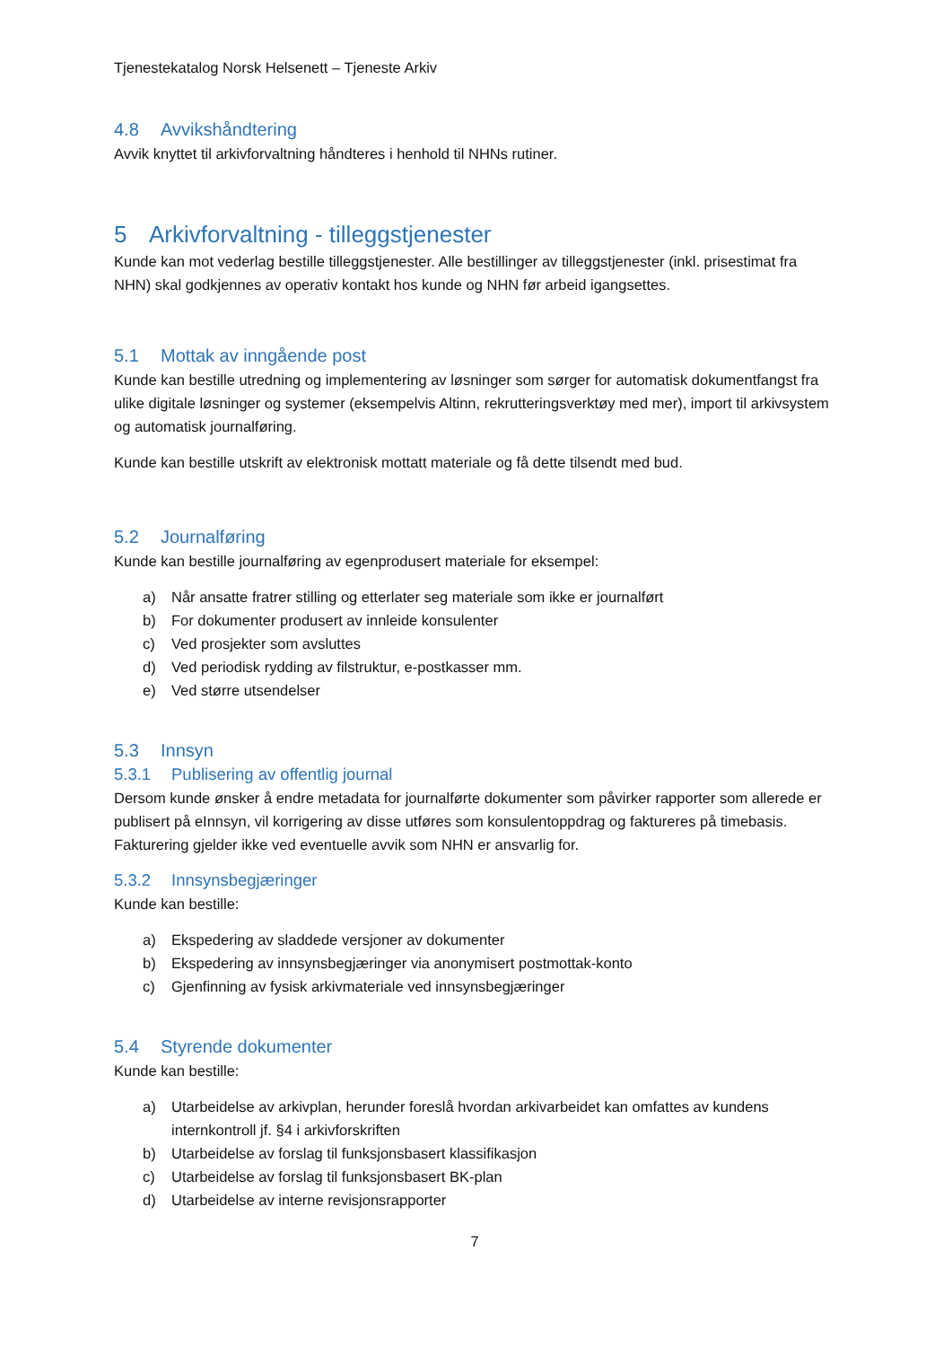Tjenestekatalog Norsk Helsenett – Tjeneste Arkiv
4.8 Avvikshåndtering
Avvik knyttet til arkivforvaltning håndteres i henhold til NHNs rutiner.
5 Arkivforvaltning - tilleggstjenester
Kunde kan mot vederlag bestille tilleggstjenester. Alle bestillinger av tilleggstjenester (inkl. prisestimat fra NHN) skal godkjennes av operativ kontakt hos kunde og NHN før arbeid igangsettes.
5.1 Mottak av inngående post
Kunde kan bestille utredning og implementering av løsninger som sørger for automatisk dokumentfangst fra ulike digitale løsninger og systemer (eksempelvis Altinn, rekrutteringsverktøy med mer), import til arkivsystem og automatisk journalføring.
Kunde kan bestille utskrift av elektronisk mottatt materiale og få dette tilsendt med bud.
5.2 Journalføring
Kunde kan bestille journalføring av egenprodusert materiale for eksempel:
a) Når ansatte fratrer stilling og etterlater seg materiale som ikke er journalført
b) For dokumenter produsert av innleide konsulenter
c) Ved prosjekter som avsluttes
d) Ved periodisk rydding av filstruktur, e-postkasser mm.
e) Ved større utsendelser
5.3 Innsyn
5.3.1 Publisering av offentlig journal
Dersom kunde ønsker å endre metadata for journalførte dokumenter som påvirker rapporter som allerede er publisert på eInnsyn, vil korrigering av disse utføres som konsulentoppdrag og faktureres på timebasis. Fakturering gjelder ikke ved eventuelle avvik som NHN er ansvarlig for.
5.3.2 Innsynsbegjæringer
Kunde kan bestille:
a) Ekspedering av sladdede versjoner av dokumenter
b) Ekspedering av innsynsbegjæringer via anonymisert postmottak-konto
c) Gjenfinning av fysisk arkivmateriale ved innsynsbegjæringer
5.4 Styrende dokumenter
Kunde kan bestille:
a) Utarbeidelse av arkivplan, herunder foreslå hvordan arkivarbeidet kan omfattes av kundens internkontroll jf. §4 i arkivforskriften
b) Utarbeidelse av forslag til funksjonsbasert klassifikasjon
c) Utarbeidelse av forslag til funksjonsbasert BK-plan
d) Utarbeidelse av interne revisjonsrapporter
7